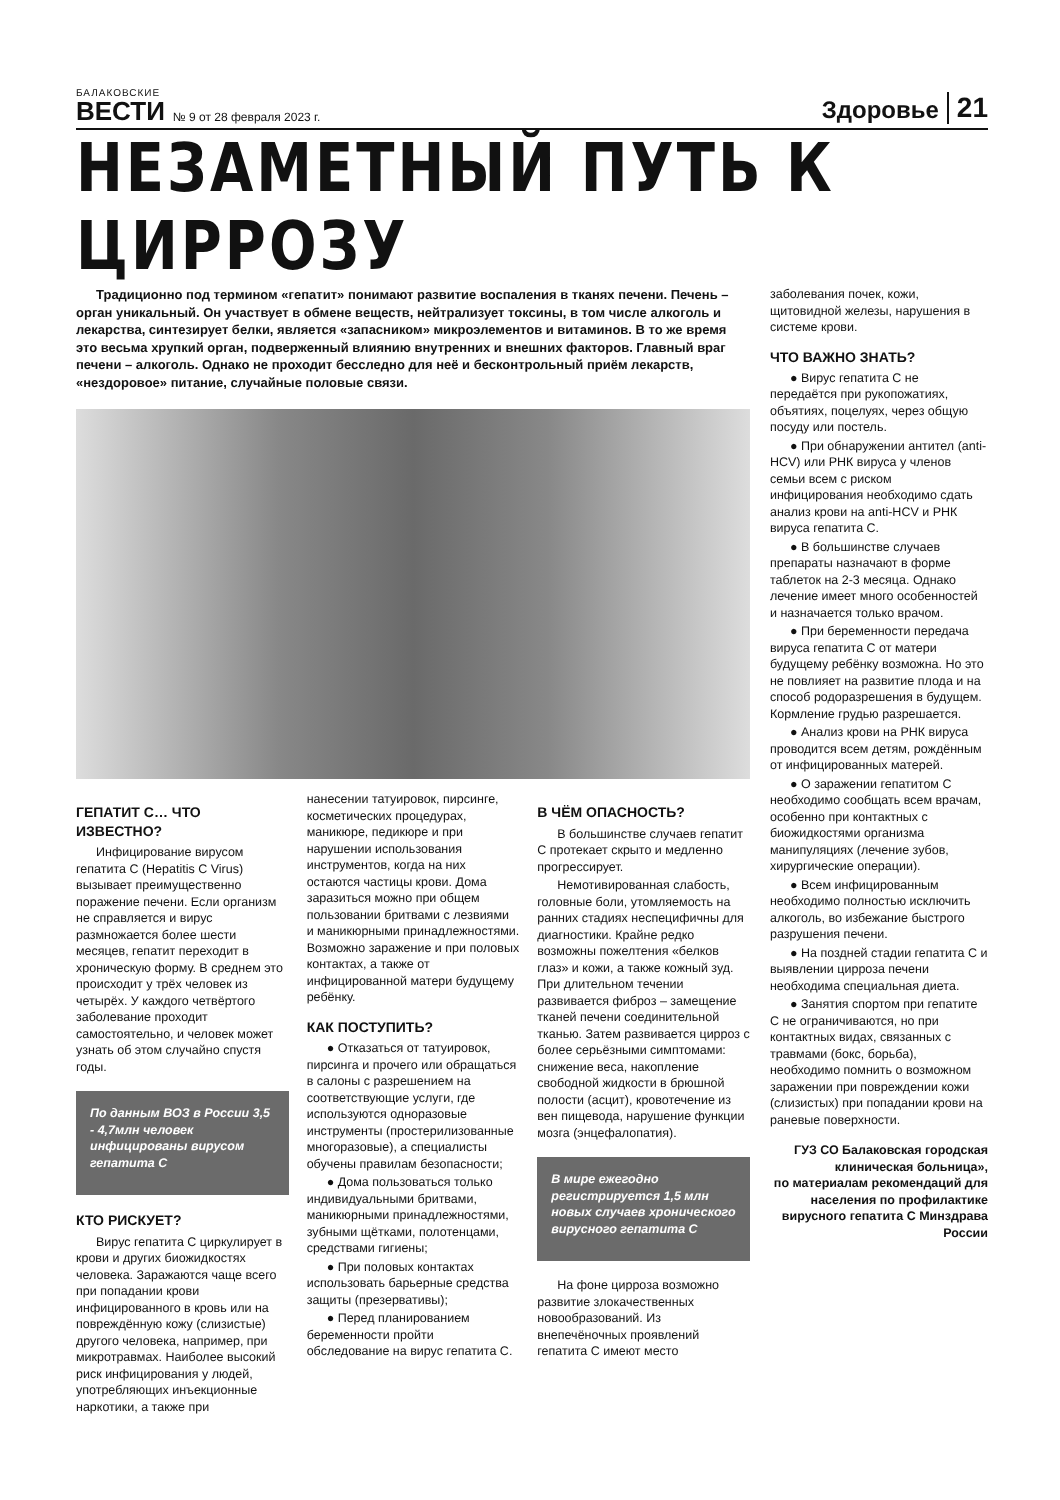БАЛАКОВСКИЕ
ВЕСТИ
№ 9 от 28 февраля 2023 г.
Здоровье
21
НЕЗАМЕТНЫЙ ПУТЬ К ЦИРРОЗУ
Традиционно под термином «гепатит» понимают развитие воспаления в тканях печени. Печень – орган уникальный. Он участвует в обмене веществ, нейтрализует токсины, в том числе алкоголь и лекарства, синтезирует белки, является «запасником» микроэлементов и витаминов. В то же время это весьма хрупкий орган, подверженный влиянию внутренних и внешних факторов. Главный враг печени – алкоголь. Однако не проходит бесследно для неё и бесконтрольный приём лекарств, «нездоровое» питание, случайные половые связи.
ГЕПАТИТ С… ЧТО ИЗВЕСТНО?
Инфицирование вирусом гепатита С (Hepatitis C Virus) вызывает преимущественно поражение печени. Если организм не справляется и вирус размножается более шести месяцев, гепатит переходит в хроническую форму. В среднем это происходит у трёх человек из четырёх. У каждого четвёртого заболевание проходит самостоятельно, и человек может узнать об этом случайно спустя годы.
По данным ВОЗ в России 3,5 - 4,7млн человек инфицированы вирусом гепатита С
КТО РИСКУЕТ?
Вирус гепатита С циркулирует в крови и других биожидкостях человека. Заражаются чаще всего при попадании крови инфицированного в кровь или на повреждённую кожу (слизистые) другого человека, например, при микротравмах. Наиболее высокий риск инфицирования у людей, употребляющих инъекционные наркотики, а также при
нанесении татуировок, пирсинге, косметических процедурах, маникюре, педикюре и при нарушении использования инструментов, когда на них остаются частицы крови. Дома заразиться можно при общем пользовании бритвами с лезвиями и маникюрными принадлежностями. Возможно заражение и при половых контактах, а также от инфицированной матери будущему ребёнку.
КАК ПОСТУПИТЬ?
● Отказаться от татуировок, пирсинга и прочего или обращаться в салоны с разрешением на соответствующие услуги, где используются одноразовые инструменты (простерилизованные многоразовые), а специалисты обучены правилам безопасности;
● Дома пользоваться только индивидуальными бритвами, маникюрными принадлежностями, зубными щётками, полотенцами, средствами гигиены;
● При половых контактах использовать барьерные средства защиты (презервативы);
● Перед планированием беременности пройти обследование на вирус гепатита С.
В ЧЁМ ОПАСНОСТЬ?
В большинстве случаев гепатит С протекает скрыто и медленно прогрессирует.
Немотивированная слабость, головные боли, утомляемость на ранних стадиях неспецифичны для диагностики. Крайне редко возможны пожелтения «белков глаз» и кожи, а также кожный зуд. При длительном течении развивается фиброз – замещение тканей печени соединительной тканью. Затем развивается цирроз с более серьёзными симптомами: снижение веса, накопление свободной жидкости в брюшной полости (асцит), кровотечение из вен пищевода, нарушение функции мозга (энцефалопатия).
В мире ежегодно регистрируется 1,5 млн новых случаев хронического вирусного гепатита С
На фоне цирроза возможно развитие злокачественных новообразований. Из внепечёночных проявлений гепатита С имеют место
заболевания почек, кожи, щитовидной железы, нарушения в системе крови.
ЧТО ВАЖНО ЗНАТЬ?
● Вирус гепатита С не передаётся при рукопожатиях, объятиях, поцелуях, через общую посуду или постель.
● При обнаружении антител (anti-HCV) или РНК вируса у членов семьи всем с риском инфицирования необходимо сдать анализ крови на anti-HCV и РНК вируса гепатита С.
● В большинстве случаев препараты назначают в форме таблеток на 2-3 месяца. Однако лечение имеет много особенностей и назначается только врачом.
● При беременности передача вируса гепатита С от матери будущему ребёнку возможна. Но это не повлияет на развитие плода и на способ родоразрешения в будущем. Кормление грудью разрешается.
● Анализ крови на РНК вируса проводится всем детям, рождённым от инфицированных матерей.
● О заражении гепатитом С необходимо сообщать всем врачам, особенно при контактных с биожидкостями организма манипуляциях (лечение зубов, хирургические операции).
● Всем инфицированным необходимо полностью исключить алкоголь, во избежание быстрого разрушения печени.
● На поздней стадии гепатита С и выявлении цирроза печени необходима специальная диета.
● Занятия спортом при гепатите С не ограничиваются, но при контактных видах, связанных с травмами (бокс, борьба), необходимо помнить о возможном заражении при повреждении кожи (слизистых) при попадании крови на раневые поверхности.
ГУЗ СО Балаковская городская клиническая больница»,
по материалам рекомендаций для населения по профилактике вирусного гепатита С Минздрава России